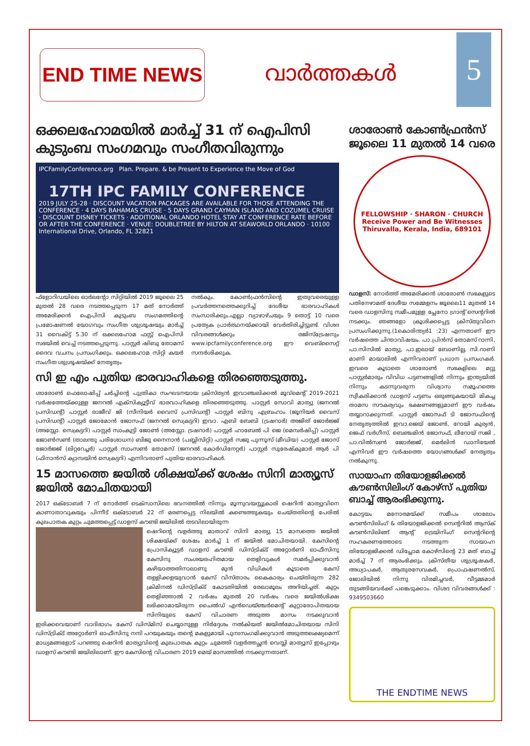END TIME NEWS
വാർത്തകൾ
5
ഒക്കലഹോമയിൽ മാർച്ച് 31 ന് ഐപിസി കുടുംബ സംഗമവും സംഗീതവിരുന്നും
IPCFamilyConference.org Plan. Prepare. & be Present to Experience the Move of God
17TH IPC FAMILY CONFERENCE
2019 JULY 25-28 · DISCOUNT VACATION PACKAGES ARE AVAILABLE FOR THOSE ATTENDING THE CONFERENCE · 4 DAYS BAHAMAS CRUISE · 5 DAYS GRAND CAYMAN ISLAND AND COZUMEL CRUISE · DISCOUNT DISNEY TICKETS · ADDITIONAL ORLANDO HOTEL STAY AT CONFERENCE RATE BEFORE OR AFTER THE CONFERENCE · VENUE: DOUBLETREE BY HILTON AT SEAWORLD ORLANDO · 10100 International Drive, Orlando, FL 32821
ഫ്ളോറിഡയിലെ ഓർലന്റോ സിറ്റിയിൽ 2019 ജൂലൈ 25 മുതൽ 28 വരെ നടത്തപ്പെടുന്ന 17 മത് നോർത്ത് അമേരിക്കൻ ഐപിസി കുടുംബ സംഗമത്തിന്റെ പ്രമോഷണൽ യോഗവും സംഗീത ശുശ്രൂഷയും മാർച്ച് 31 വൈകിട്ട് 5.30 ന് ഒക്കലഹോമ ഫസ്റ്റ് ഐപിസി സഭയിൽ വെച്ച് നടത്തപ്പെടുന്നു. പാസ്റ്റർ ഷിബു തോമസ് ദൈവ വചനം പ്രസംഗിക്കും. ഒക്കലഹോമ സിറ്റി കയർ സംഗീത ശുശ്രൂഷയ്ക്ക് നേതൃത്വം
നൽകും. കോൺഫ്രൻസിന്റെ ഇതുവരെയുള്ള പ്രവർത്തനത്തെക്കുറിച്ച് ദേശീയ ഭാരവാഹികൾ സംസാരിക്കും.എല്ലാ വ്യാഴാഴ്ചയും 9 തൊട്ട് 10 വരെ പ്രത്യേക പ്രാർത്ഥനയ്ക്കായി വേർതിരിച്ചിട്ടുണ്ട്. വിശദ വിവരങ്ങൾക്കും രജിസ്ട്രേഷനും www.ipcfamilyconference.org ഈ വെബ്സൈറ്റ് സന്ദർശിക്കുക.
സി ഇ എം പുതിയ ഭാരവാഹികളെ തിരഞ്ഞെടുത്തു.
ശാരോൺ ഫെലോഷിപ്പ് ചർച്ചിന്റെ പുത്രികാ സംഘടനയായ ക്രിസ്ത്യൻ ഇവാഞ്ചലിക്കൽ മൂവ്മെന്റ് 2019-2021 വർഷത്തേയ്ക്കുള്ള ജനറൽ എക്സിക്യൂട്ടീവ് ഭാരവാഹികളെ തിരഞ്ഞെടുത്തു. പാസ്റ്റർ സോവി മാത്യു (ജനറൽ പ്രസിഡന്റ്) പാസ്റ്റർ രാജീവ് ജി (സീനിയർ വൈസ് പ്രസിഡന്റ്) പാസ്റ്റർ ബിനു എബ്രഹാം (ജൂനിയർ വൈസ് പ്രസിഡന്റ്) പാസ്റ്റർ ജോമോൻ ജോസഫ് (ജനറൽ സെക്രട്ടറി) ഇവാ. എബി ബേബി (ട്രഷറാർ) അജിത് ജോർജ്ജ് (അസ്സോ. സെക്രട്ടറി) പാസ്റ്റർ സാംകുട്ടി ജോൺ (അസ്സോ. ട്രഷറാർ) പാസ്റ്റർ ഹാബേൽ പി ജെ (മെമ്പർഷിപ്പ്) പാസ്റ്റർ ജോൺസൺ (താലന്തു പരിശോധന) ബിജു നൈനാൻ (പബ്ലിസിറ്റി) പാസ്റ്റർ സജു പുന്നൂസ് (മീഡിയ) പാസ്റ്റർ ജോസ് ജോർജ്ജ് (ലിറ്ററേച്ചർ) പാസ്റ്റർ സാംസൺ തോമസ് (ജനറൽ കോർഡിനേറ്റർ) പാസ്റ്റർ സുരേഷ്കുമാർ ആർ പി (ഫിനാൻസ് ക്യാമ്പയിൻ സെക്രട്ടറി) എന്നിവരാണ് പുതിയ ഭാരവാഹികൾ.
15 മാസത്തെ ജയിൽ ശിക്ഷയ്ക്ക് ശേഷം സിനി മാത്യൂസ് ജയിൽ മോചിതയായി
2017 ഒക്ടോബർ 7 ന് നോർത്ത് ടെക്സാസിലെ ഭവനത്തിൽ നിന്നും മൂന്നുവയസ്സുകാരി ഷെറിൻ മാത്യുവിനെ കാണാതാവുകയും പിന്നീട് ഒക്ടോബർ 22 ന് മരണപ്പെട്ട നിലയിൽ കണ്ടെത്തുകയും ചെയ്തതിന്റെ പേരിൽ കുലപാതക കുറ്റം ചുമത്തപ്പെട്ട് ഡാളസ് കൗണ്ടി ജയിലിൽ തടവിലായിരുന്ന
ഷെറിന്റെ വളർത്തു മാതാവ് സിനി മാത്യു 15 മാസത്തെ ജയിൽ ശിക്ഷയ്ക്ക് ശേഷം മാർച്ച് 1 ന് ജയിൽ മോചിതയായി. കേസിന്റെ പ്രോസിക്യൂട്ടർ ഡാളസ് കൗണ്ടി ഡിസ്ട്രിക്ട് അറ്റോർണി ഓഫീസിനു കേസിനു സംശയരഹിതമായ തെളിവുകൾ സമർപ്പിക്കുവാൻ കഴിയാത്തതിനാലാണു മുൻ വിധികൾ കൂടാതെ കേസ് തള്ളിക്കളയുവാൻ കേസ് വിസ്താരം കൈകാര്യം ചെയ്തിരുന്ന 282 ക്രിമിനൽ ഡിസ്ട്രിക്ട് കോടതിയിൽ രേഖാമൂലം അറിയിച്ചത്. കുറ്റം തെളിഞ്ഞാൽ 2 വർഷം മുതൽ 20 വർഷം വരെ ജയിൽശിക്ഷ ലഭിക്കാമായിരുന്ന ചൈൽഡ് എൻഡെയ്ഞ്ചർമെന്റ് കുറ്റാരോപിതയായ സിനിയുടെ കേസ് വിചാരണ അടുത്ത മാസം നടക്കുവാൻ ഇരിക്കവെയാണ് വാദിഭാഗം കേസ് ഡിസ്മിസ് ചെയ്യാനുള്ള നിർദ്ദേശം നൽകിയത് ജയിൽമോചിതയായ സിനി ഡിസ്ട്രിക്ട് അറ്റോർണി ഓഫീസിനു നന്ദി പറയുകയും തന്റെ മകളുമായി പുനഃസംഗമിക്കുവാൻ അടുത്തലക്ഷ്യമെന്ന് മാധ്യമങ്ങളോട് പറഞ്ഞു ഷെറിൻ മാത്യുവിന്റെ കുലപാതക കുറ്റം ചുമത്തി വളർത്തച്ഛൻ വെസ്ലി മാത്യൂസ് ഇപ്പോഴും ഡാളസ് കൗണ്ടി ജയിലിലാണ്. ഈ കേസിന്റെ വിചാരണ 2019 മെയ് മാസത്തിൽ നടക്കുന്നതാണ്.
ശാരോൺ കോൺഫ്രൻസ് ജൂലൈ 11 മുതൽ 14 വരെ
FELLOWSHIP · SHARON · CHURCH
Receive Power and Be Witnesses
Thiruvalla, Kerala, India, 689101
ഡാളസ്: നോർത്ത് അമേരിക്കൻ ശാരോൺ സഭകളുടെ പതിനേഴാമത് ദേശീയ സമ്മേളനം ജൂലൈ11 മുതൽ 14 വരെ ഡാളസിനു സമീപമുള്ള പ്ലേനോ ഗ്രാന്റ് സെന്ററിൽ നടക്കും. ഞങ്ങളോ ക്രൂശിക്കപ്പെട്ട ക്രിസ്തുവിനെ പ്രസംഗിക്കുന്നു.(1കൊരിന്ത്യർ1 :23) എന്നതാണ് ഈ വർഷത്തെ ചിന്താവിഷയം. പാ.പ്രിൻസ് തോമസ് റാന്നി, പാ.സിസിൽ മാത്യു, പാ.ഇലായ് ബോണില്ല, സി.റാണി മാണി മായാലിൽ എന്നിവരാണ് പ്രധാന പ്രസംഗകർ. ഇവരെ കൂടാതെ ശാരോൺ സഭകളിലെ മറ്റു പാസ്റ്റർമാരും വിവിധ പട്ടണങ്ങളിൽ നിന്നും ഇന്ത്യയിൽ നിന്നും കടന്നുവരുന്ന വിശ്വാസ സമൂഹത്തെ സ്വീകരിക്കാൻ ഡാളസ് പട്ടണം ഒരുങ്ങുകയായി മികച്ച താമസ സൗകര്യവും ഭക്ഷണങ്ങളുമാണ് ഈ വർഷം തയ്യാറാക്കുന്നത്. പാസ്റ്റർ ജോസഫ് ടി ജോസഫിന്റെ നേതൃത്വത്തിൽ ഇവാ.ജെയ് ജോൺ, റോയി കുര്യൻ, ജെഫ് വർഗീസ്, ബെഞ്ചമിൻ ജോസഫ്, ലീറോയ് സജി , പാ.വിൽസൺ ജോർജ്ജ്, മെർലിൻ ഡാനിയേൽ എന്നിവർ ഈ വർഷത്തെ യോഗങ്ങൾക്ക് നേതൃത്വം നൽകുന്നു.
സായാഹ്ന തിയോളജിക്കൽ കൗൺസിലിംഗ് കോഴ്സ് പുതിയ ബാച്ച് ആരംഭിക്കുന്നു.
കോട്ടയം മനോരമയ്ക്ക് സമീപം ശാലോം കൗൺസിലിംഗ് & തിയോളജിക്കൽ സെന്ററിൽ ആസ്ക് കൗൺസിലിങ്ങ് ആന്റ് ട്രെയിനിംഗ് സെന്ററിന്റെ സഹകരണത്തോടെ നടത്തുന്ന സായാഹ്ന തിയോളജിക്കൽ ഡിപ്ലോമ കോഴ്സിന്റെ 23 മത് ബാച്ച് മാർച്ച് 7 ന് ആരംഭിക്കും. ക്രിസ്തീയ ശുശ്രൂഷകർ, അധ്യാപകർ, ആതുരസേവകർ, പ്രൊഫഷണൽസ്, ജോലിയിൽ നിന്നു വിരമിച്ചവർ, വീട്ടമ്മമാർ തുടങ്ങിയവർക്ക് പങ്കെടുക്കാം. വിശദ വിവരങ്ങൾക്ക് : 9349503660
THE ENDTIME NEWS